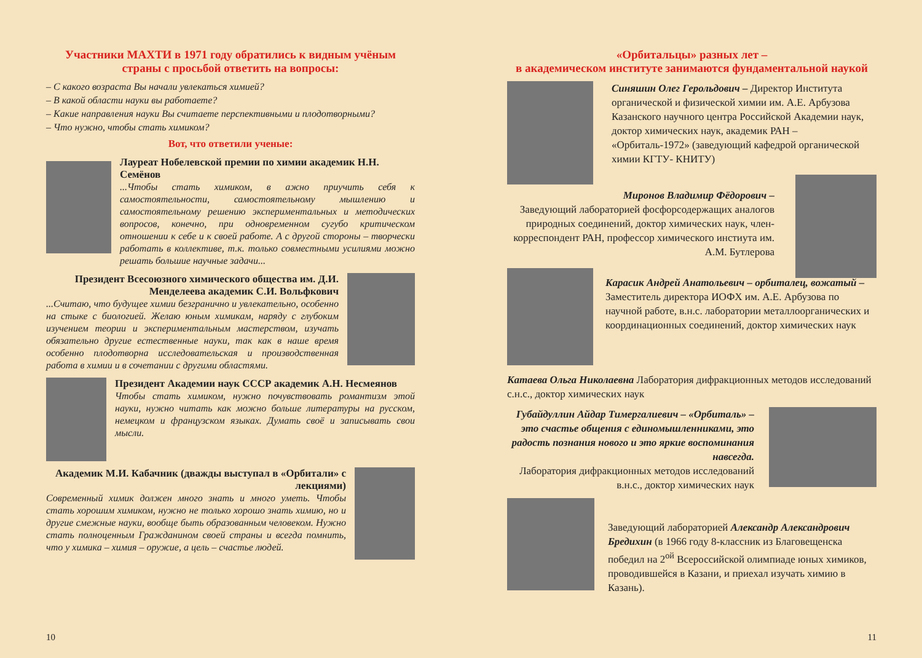Участники МАХТИ в 1971 году обратились к видным учёным страны с просьбой ответить на вопросы:
– С какого возраста Вы начали увлекаться химией?
– В какой области науки вы работаете?
– Какие направления науки Вы считаете перспективными и плодотворными?
– Что нужно, чтобы стать химиком?
Вот, что ответили ученые:
Лауреат Нобелевской премии по химии академик Н.Н. Семёнов
...Чтобы стать химиком, в ажно приучить себя к самостоятельности, самостоятельному мышлению и самостоятельному решению экспериментальных и методических вопросов, конечно, при одновременном сугубо критическом отношении к себе и к своей работе. А с другой стороны – творчески работать в коллективе, т.к. только совместными усилиями можно решать большие научные задачи...
Президент Всесоюзного химического общества им. Д.И. Менделеева академик С.И. Вольфкович
...Считаю, что будущее химии безгранично и увлекательно, особенно на стыке с биологией. Желаю юным химикам, наряду с глубоким изучением теории и экспериментальным мастерством, изучать обязательно другие естественные науки, так как в наше время особенно плодотворна исследовательская и производственная работа в химии и в сочетании с другими областями.
Президент Академии наук СССР академик А.Н. Несмеянов
Чтобы стать химиком, нужно почувствовать романтизм этой науки, нужно читать как можно больше литературы на русском, немецком и французском языках. Думать своё и записывать свои мысли.
Академик М.И. Кабачник (дважды выступал в «Орбитали» с лекциями)
Современный химик должен много знать и много уметь. Чтобы стать хорошим химиком, нужно не только хорошо знать химию, но и другие смежные науки, вообще быть образованным человеком. Нужно стать полноценным Гражданином своей страны и всегда помнить, что у химика – химия – оружие, а цель – счастье людей.
10
«Орбитальцы» разных лет –
в академическом институте занимаются фундаментальной наукой
Синяшин Олег Герольдович – Директор Института органической и физической химии им. А.Е. Арбузова Казанского научного центра Российской Академии наук, доктор химических наук, академик РАН – «Орбиталь-1972» (заведующий кафедрой органической химии КГТУ- КНИТУ)
Миронов Владимир Фёдорович –
Заведующий лабораторией фосфорсодержащих аналогов природных соединений, доктор химических наук, член-корреспондент РАН, профессор химического инстиута им. А.М. Бутлерова
Карасик Андрей Анатольевич – орбиталец, вожатый –
Заместитель директора ИОФХ им. А.Е. Арбузова по научной работе, в.н.с. лаборатории металлоорганических и координационных соединений, доктор химических наук
Катаева Ольга Николаевна Лаборатория дифракционных методов исследований с.н.с., доктор химических наук
Губайдуллин Айдар Тимергалиевич – «Орбиталь» – это счастье общения с единомышленниками, это радость познания нового и это яркие воспоминания навсегда.
Лаборатория дифракционных методов исследований в.н.с., доктор химических наук
Заведующий лабораторией Александр Александрович Бредихин (в 1966 году 8-классник из Благовещенска победил на 2<sup>ой</sup> Всероссийской олимпиаде юных химиков, проводившейся в Казани, и приехал изучать химию в Казань).
11